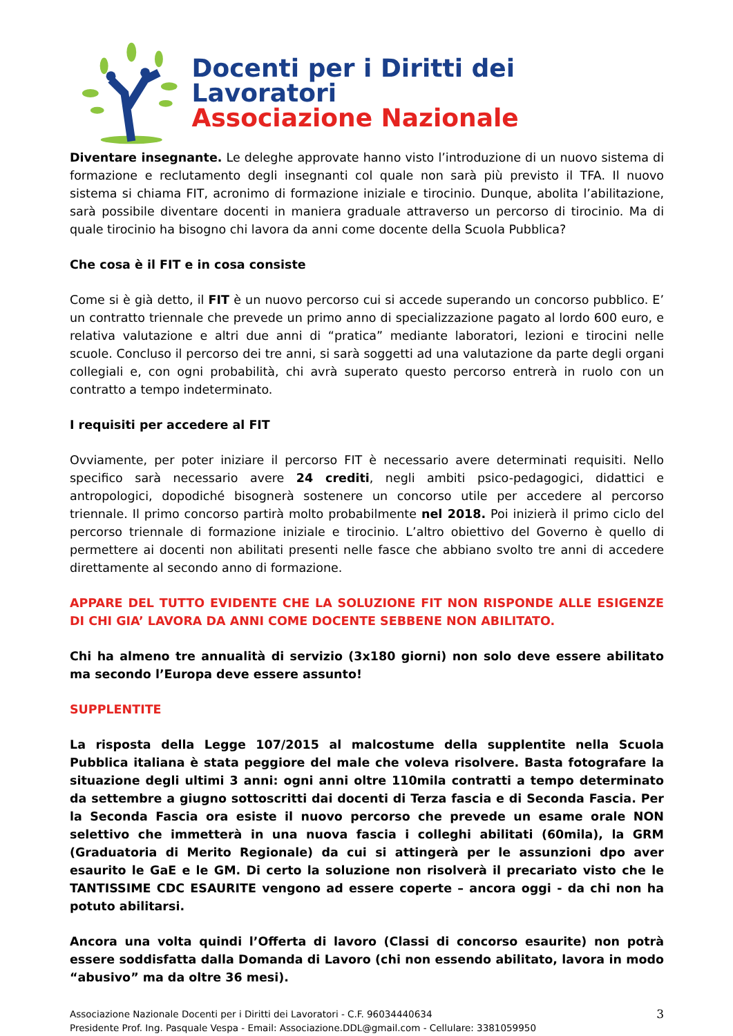Docenti per i Diritti dei Lavoratori
Associazione Nazionale
Diventare insegnante. Le deleghe approvate hanno visto l’introduzione di un nuovo sistema di formazione e reclutamento degli insegnanti col quale non sarà più previsto il TFA. Il nuovo sistema si chiama FIT, acronimo di formazione iniziale e tirocinio. Dunque, abolita l’abilitazione, sarà possibile diventare docenti in maniera graduale attraverso un percorso di tirocinio. Ma di quale tirocinio ha bisogno chi lavora da anni come docente della Scuola Pubblica?
Che cosa è il FIT e in cosa consiste
Come si è già detto, il FIT è un nuovo percorso cui si accede superando un concorso pubblico. E’ un contratto triennale che prevede un primo anno di specializzazione pagato al lordo 600 euro, e relativa valutazione e altri due anni di “pratica” mediante laboratori, lezioni e tirocini nelle scuole. Concluso il percorso dei tre anni, si sarà soggetti ad una valutazione da parte degli organi collegiali e, con ogni probabilità, chi avrà superato questo percorso entrerà in ruolo con un contratto a tempo indeterminato.
I requisiti per accedere al FIT
Ovviamente, per poter iniziare il percorso FIT è necessario avere determinati requisiti. Nello specifico sarà necessario avere 24 crediti, negli ambiti psico-pedagogici, didattici e antropologici, dopodiché bisognerà sostenere un concorso utile per accedere al percorso triennale. Il primo concorso partirà molto probabilmente nel 2018. Poi inizierà il primo ciclo del percorso triennale di formazione iniziale e tirocinio. L’altro obiettivo del Governo è quello di permettere ai docenti non abilitati presenti nelle fasce che abbiano svolto tre anni di accedere direttamente al secondo anno di formazione.
APPARE DEL TUTTO EVIDENTE CHE LA SOLUZIONE FIT NON RISPONDE ALLE ESIGENZE DI CHI GIA’ LAVORA DA ANNI COME DOCENTE SEBBENE NON ABILITATO.
Chi ha almeno tre annualità di servizio (3x180 giorni) non solo deve essere abilitato ma secondo l’Europa deve essere assunto!
SUPPLENTITE
La risposta della Legge 107/2015 al malcostume della supplentite nella Scuola Pubblica italiana è stata peggiore del male che voleva risolvere. Basta fotografare la situazione degli ultimi 3 anni: ogni anni oltre 110mila contratti a tempo determinato da settembre a giugno sottoscritti dai docenti di Terza fascia e di Seconda Fascia. Per la Seconda Fascia ora esiste il nuovo percorso che prevede un esame orale NON selettivo che immetterà in una nuova fascia i colleghi abilitati (60mila), la GRM (Graduatoria di Merito Regionale) da cui si attingerà per le assunzioni dpo aver esaurito le GaE e le GM. Di certo la soluzione non risolverà il precariato visto che le TANTISSIME CDC ESAURITE vengono ad essere coperte – ancora oggi - da chi non ha potuto abilitarsi.
Ancora una volta quindi l’Offerta di lavoro (Classi di concorso esaurite) non potrà essere soddisfatta dalla Domanda di Lavoro (chi non essendo abilitato, lavora in modo “abusivo” ma da oltre 36 mesi).
Associazione Nazionale Docenti per i Diritti dei Lavoratori - C.F. 96034440634
Presidente Prof. Ing. Pasquale Vespa - Email: Associazione.DDL@gmail.com - Cellulare: 3381059950
3